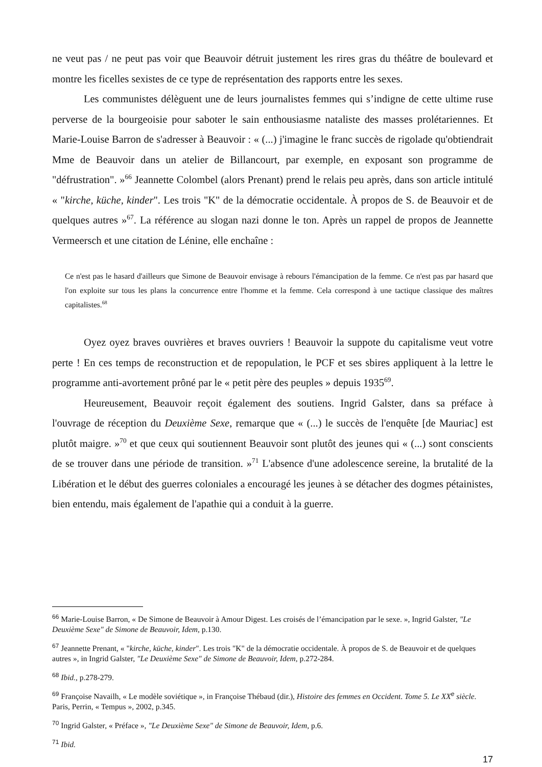ne veut pas / ne peut pas voir que Beauvoir détruit justement les rires gras du théâtre de boulevard et montre les ficelles sexistes de ce type de représentation des rapports entre les sexes.
Les communistes délèguent une de leurs journalistes femmes qui s’indigne de cette ultime ruse perverse de la bourgeoisie pour saboter le sain enthousiasme nataliste des masses prolétariennes. Et Marie-Louise Barron de s'adresser à Beauvoir : « (...) j'imagine le franc succès de rigolade qu'obtiendrait Mme de Beauvoir dans un atelier de Billancourt, par exemple, en exposant son programme de "défrustration". »<sup>66</sup> Jeannette Colombel (alors Prenant) prend le relais peu après, dans son article intitulé « "kirche, küche, kinder". Les trois "K" de la démocratie occidentale. À propos de S. de Beauvoir et de quelques autres »<sup>67</sup>. La référence au slogan nazi donne le ton. Après un rappel de propos de Jeannette Vermeersch et une citation de Lénine, elle enchaîne :
Ce n'est pas le hasard d'ailleurs que Simone de Beauvoir envisage à rebours l'émancipation de la femme. Ce n'est pas par hasard que l'on exploite sur tous les plans la concurrence entre l'homme et la femme. Cela correspond à une tactique classique des maîtres capitalistes.<sup>68</sup>
Oyez oyez braves ouvrières et braves ouvriers ! Beauvoir la suppote du capitalisme veut votre perte ! En ces temps de reconstruction et de repopulation, le PCF et ses sbires appliquent à la lettre le programme anti-avortement prôné par le « petit père des peuples » depuis 1935<sup>69</sup>.
Heureusement, Beauvoir reçoit également des soutiens. Ingrid Galster, dans sa préface à l'ouvrage de réception du Deuxième Sexe, remarque que « (...) le succès de l'enquête [de Mauriac] est plutôt maigre. »<sup>70</sup> et que ceux qui soutiennent Beauvoir sont plutôt des jeunes qui « (...) sont conscients de se trouver dans une période de transition. »<sup>71</sup> L'absence d'une adolescence sereine, la brutalité de la Libération et le début des guerres coloniales a encouragé les jeunes à se détacher des dogmes pétainistes, bien entendu, mais également de l'apathie qui a conduit à la guerre.
<sup>66</sup> Marie-Louise Barron, « De Simone de Beauvoir à Amour Digest. Les croisés de l’émancipation par le sexe. », Ingrid Galster, ″Le Deuxième Sexe" de Simone de Beauvoir, Idem, p.130.
<sup>67</sup> Jeannette Prenant, « "kirche, küche, kinder". Les trois "K" de la démocratie occidentale. À propos de S. de Beauvoir et de quelques autres », in Ingrid Galster, ″Le Deuxième Sexe" de Simone de Beauvoir, Idem, p.272-284.
<sup>68</sup> Ibid., p.278-279.
<sup>69</sup> Françoise Navailh, « Le modèle soviétique », in Françoise Thébaud (dir.), Histoire des femmes en Occident. Tome 5. Le XX<sup>e</sup> siècle. Paris, Perrin, « Tempus », 2002, p.345.
<sup>70</sup> Ingrid Galster, « Préface », ″Le Deuxième Sexe" de Simone de Beauvoir, Idem, p.6.
<sup>71</sup> Ibid.
17